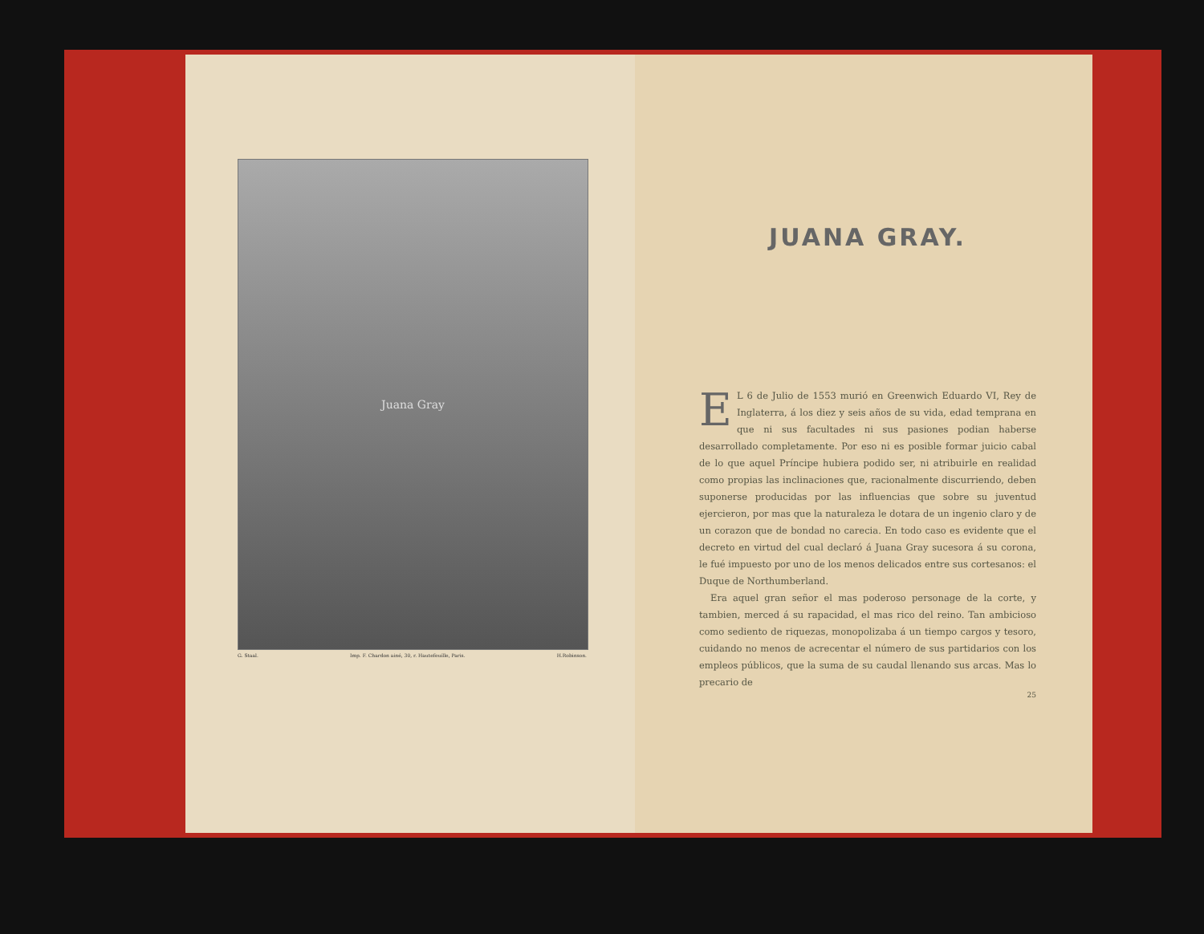Juana Gray
G. Staal. Imp. F. Chardon ainé, 30, r. Hautefeuille, Paris. H.Robinson.
JUANA GRAY.
EL 6 de Julio de 1553 murió en Greenwich Eduardo VI, Rey de Inglaterra, á los diez y seis años de su vida, edad temprana en que ni sus facultades ni sus pasiones podian haberse desarrollado completamente. Por eso ni es posible formar juicio cabal de lo que aquel Príncipe hubiera podido ser, ni atribuirle en realidad como propias las inclinaciones que, racionalmente discurriendo, deben suponerse producidas por las influencias que sobre su juventud ejercieron, por mas que la naturaleza le dotara de un ingenio claro y de un corazon que de bondad no carecia. En todo caso es evidente que el decreto en virtud del cual declaró á Juana Gray sucesora á su corona, le fué impuesto por uno de los menos delicados entre sus cortesanos: el Duque de Northumberland.
Era aquel gran señor el mas poderoso personage de la corte, y tambien, merced á su rapacidad, el mas rico del reino. Tan ambicioso como sediento de riquezas, monopolizaba á un tiempo cargos y tesoro, cuidando no menos de acrecentar el número de sus partidarios con los empleos públicos, que la suma de su caudal llenando sus arcas. Mas lo precario de
25